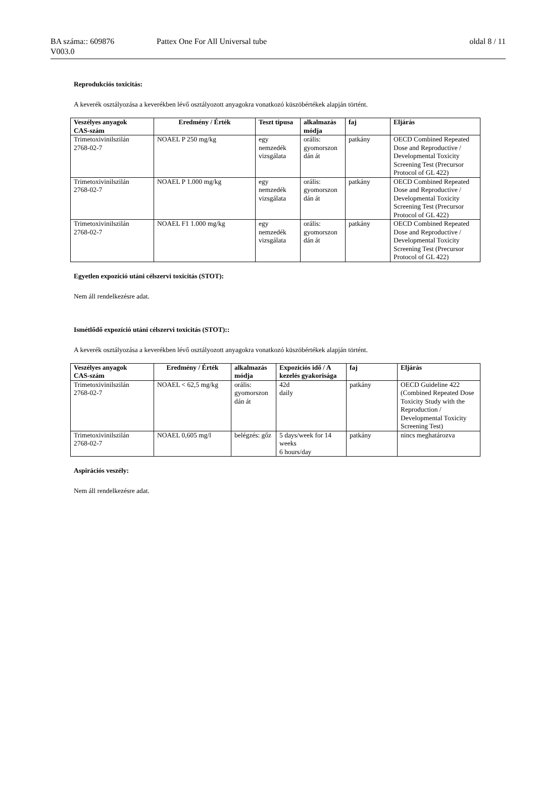BA száma:: 609876 Pattex One For All Universal tube oldal 8 / 11
V003.0
Reprodukciós toxicitás:
A keverék osztályozása a keverékben lévő osztályozott anyagokra vonatkozó küszöbértékek alapján történt.
| Veszélyes anyagok CAS-szám | Eredmény / Érték | Teszt típusa | alkalmazás módja | faj | Eljárás |
| --- | --- | --- | --- | --- | --- |
| Trimetoxivinilszilán 2768-02-7 | NOAEL P 250 mg/kg | egy nemzedék vizsgálata | orális: gyomorszon dán át | patkány | OECD Combined Repeated Dose and Reproductive / Developmental Toxicity Screening Test (Precursor Protocol of GL 422) |
| Trimetoxivinilszilán 2768-02-7 | NOAEL P 1.000 mg/kg | egy nemzedék vizsgálata | orális: gyomorszon dán át | patkány | OECD Combined Repeated Dose and Reproductive / Developmental Toxicity Screening Test (Precursor Protocol of GL 422) |
| Trimetoxivinilszilán 2768-02-7 | NOAEL F1 1.000 mg/kg | egy nemzedék vizsgálata | orális: gyomorszon dán át | patkány | OECD Combined Repeated Dose and Reproductive / Developmental Toxicity Screening Test (Precursor Protocol of GL 422) |
Egyetlen expozíció utáni célszervi toxicitás (STOT):
Nem áll rendelkezésre adat.
Ismétlődő expozíció utáni célszervi toxicitás (STOT)::
A keverék osztályozása a keverékben lévő osztályozott anyagokra vonatkozó küszöbértékek alapján történt.
| Veszélyes anyagok CAS-szám | Eredmény / Érték | alkalmazás módja | Expozíciós idő / A kezelés gyakorisága | faj | Eljárás |
| --- | --- | --- | --- | --- | --- |
| Trimetoxivinilszilán 2768-02-7 | NOAEL < 62,5 mg/kg | orális: gyomorszon dán át | 42d daily | patkány | OECD Guideline 422 (Combined Repeated Dose Toxicity Study with the Reproduction / Developmental Toxicity Screening Test) |
| Trimetoxivinilszilán 2768-02-7 | NOAEL 0,605 mg/l | belégzés: gőz | 5 days/week for 14 weeks 6 hours/day | patkány | nincs meghatározva |
Aspirációs veszély:
Nem áll rendelkezésre adat.